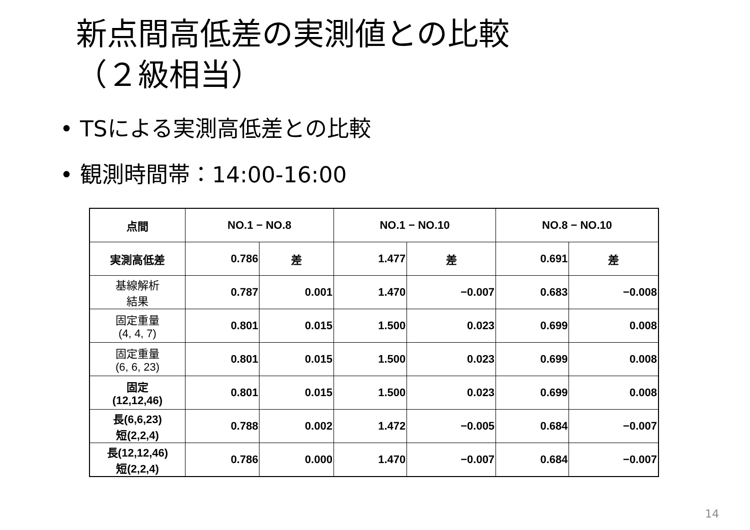新点間高低差の実測値との比較
（２級相当）
• TSによる実測高低差との比較
• 観測時間帯：14:00-16:00
| 点間 | NO.1 − NO.8 | | NO.1 − NO.10 | | NO.8 − NO.10 | |
| --- | --- | --- | --- | --- | --- | --- |
| 実測高低差 | 0.786 | 差 | 1.477 | 差 | 0.691 | 差 |
| 基線解析 結果 | 0.787 | 0.001 | 1.470 | −0.007 | 0.683 | −0.008 |
| 固定重量 (4, 4, 7) | 0.801 | 0.015 | 1.500 | 0.023 | 0.699 | 0.008 |
| 固定重量 (6, 6, 23) | 0.801 | 0.015 | 1.500 | 0.023 | 0.699 | 0.008 |
| 固定 (12,12,46) | 0.801 | 0.015 | 1.500 | 0.023 | 0.699 | 0.008 |
| 長(6,6,23) 短(2,2,4) | 0.788 | 0.002 | 1.472 | −0.005 | 0.684 | −0.007 |
| 長(12,12,46) 短(2,2,4) | 0.786 | 0.000 | 1.470 | −0.007 | 0.684 | −0.007 |
14